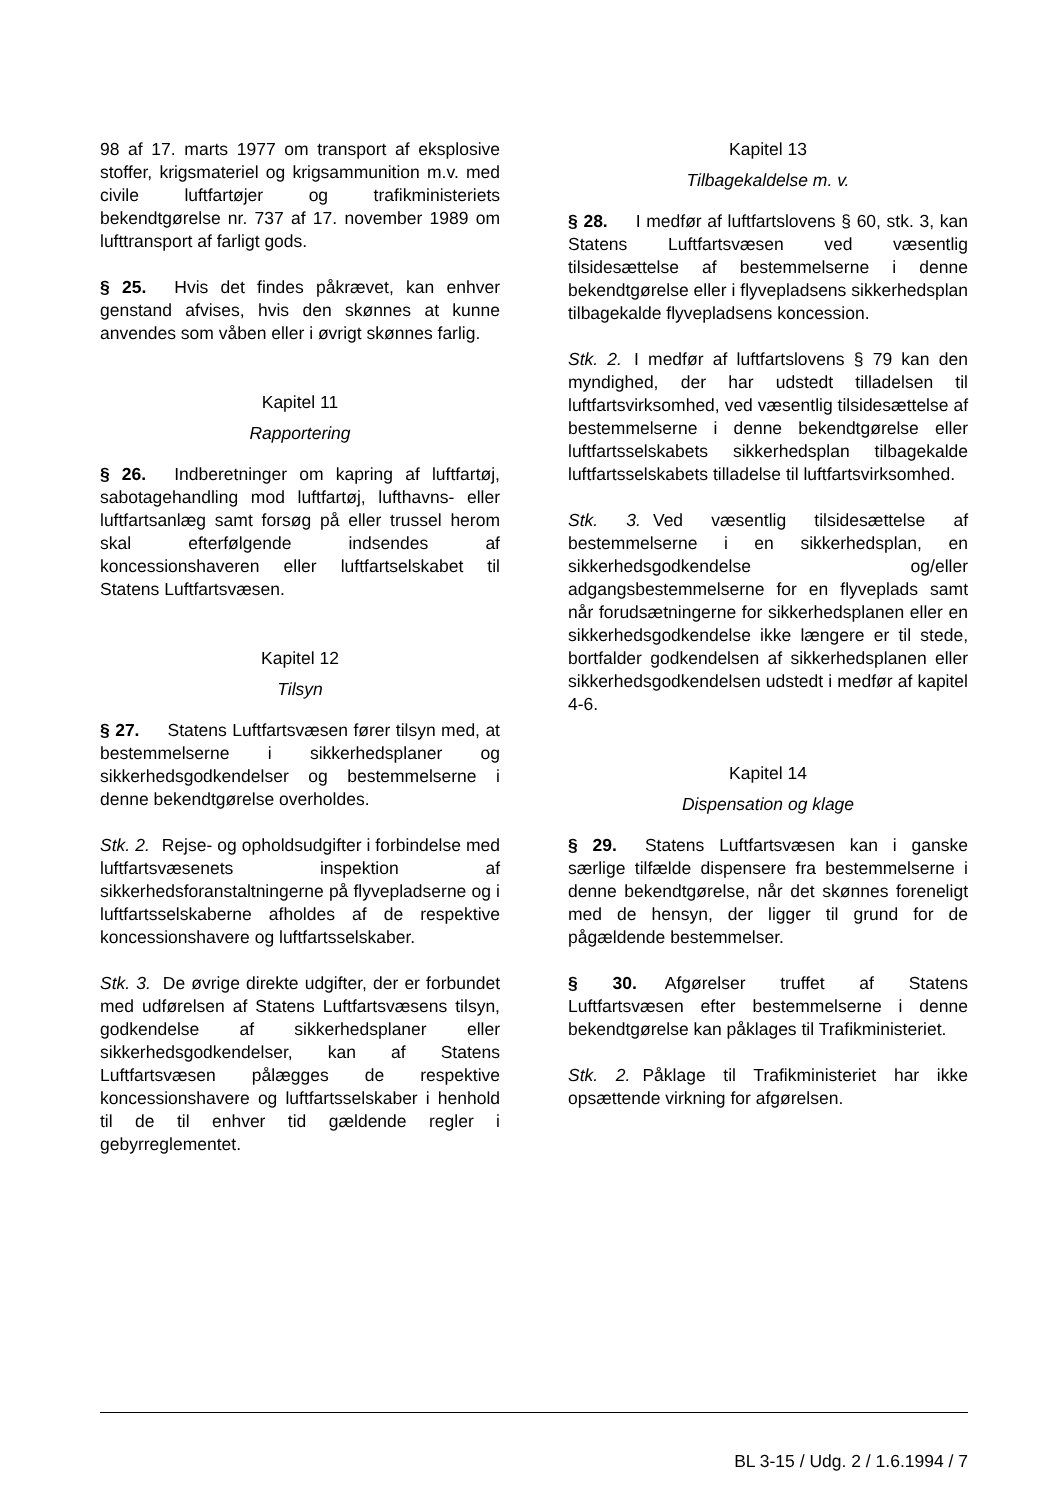98 af 17. marts 1977 om transport af eksplosive stoffer, krigsmateriel og krigsammunition m.v. med civile luftfartøjer og trafikministeriets bekendtgørelse nr. 737 af 17. november 1989 om lufttransport af farligt gods.
§ 25. Hvis det findes påkrævet, kan enhver genstand afvises, hvis den skønnes at kunne anvendes som våben eller i øvrigt skønnes farlig.
Kapitel 11
Rapportering
§ 26. Indberetninger om kapring af luftfartøj, sabotagehandling mod luftfartøj, lufthavns- eller luftfartsanlæg samt forsøg på eller trussel herom skal efterfølgende indsendes af koncessionshaveren eller luftfartselskabet til Statens Luftfartsvæsen.
Kapitel 12
Tilsyn
§ 27. Statens Luftfartsvæsen fører tilsyn med, at bestemmelserne i sikkerhedsplaner og sikkerhedsgodkendelser og bestemmelserne i denne bekendtgørelse overholdes.
Stk. 2. Rejse- og opholdsudgifter i forbindelse med luftfartsvæsenets inspektion af sikkerhedsforanstaltningerne på flyvepladserne og i luftfartsselskaberne afholdes af de respektive koncessionshavere og luftfartsselskaber.
Stk. 3. De øvrige direkte udgifter, der er forbundet med udførelsen af Statens Luftfartsvæsens tilsyn, godkendelse af sikkerhedsplaner eller sikkerhedsgodkendelser, kan af Statens Luftfartsvæsen pålægges de respektive koncessionshavere og luftfartsselskaber i henhold til de til enhver tid gældende regler i gebyrreglementet.
Kapitel 13
Tilbagekaldelse m. v.
§ 28. I medfør af luftfartslovens § 60, stk. 3, kan Statens Luftfartsvæsen ved væsentlig tilsidesættelse af bestemmelserne i denne bekendtgørelse eller i flyvepladsens sikkerhedsplan tilbagekalde flyvepladsens koncession.
Stk. 2. I medfør af luftfartslovens § 79 kan den myndighed, der har udstedt tilladelsen til luftfartsvirksomhed, ved væsentlig tilsidesættelse af bestemmelserne i denne bekendtgørelse eller luftfartsselskabets sikkerhedsplan tilbagekalde luftfartsselskabets tilladelse til luftfartsvirksomhed.
Stk. 3. Ved væsentlig tilsidesættelse af bestemmelserne i en sikkerhedsplan, en sikkerhedsgodkendelse og/eller adgangsbestemmelserne for en flyveplads samt når forudsætningerne for sikkerhedsplanen eller en sikkerhedsgodkendelse ikke længere er til stede, bortfalder godkendelsen af sikkerhedsplanen eller sikkerhedsgodkendelsen udstedt i medfør af kapitel 4-6.
Kapitel 14
Dispensation og klage
§ 29. Statens Luftfartsvæsen kan i ganske særlige tilfælde dispensere fra bestemmelserne i denne bekendtgørelse, når det skønnes foreneligt med de hensyn, der ligger til grund for de pågældende bestemmelser.
§ 30. Afgørelser truffet af Statens Luftfartsvæsen efter bestemmelserne i denne bekendtgørelse kan påklages til Trafikministeriet.
Stk. 2. Påklage til Trafikministeriet har ikke opsættende virkning for afgørelsen.
BL 3-15 / Udg. 2 / 1.6.1994 / 7